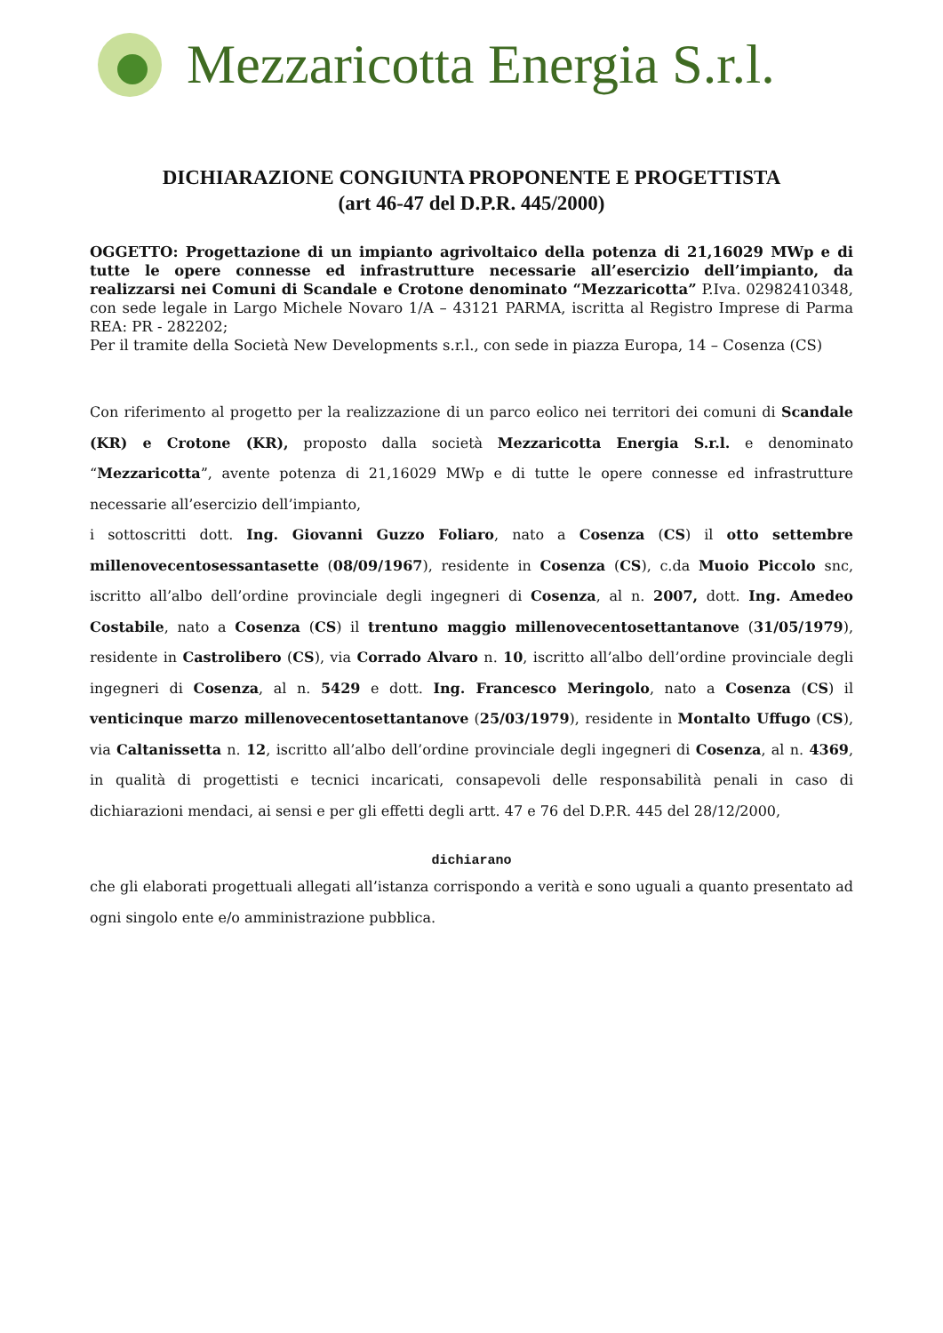Mezzaricotta Energia S.r.l.
DICHIARAZIONE CONGIUNTA PROPONENTE E PROGETTISTA
(art 46-47 del D.P.R. 445/2000)
OGGETTO: Progettazione di un impianto agrivoltaico della potenza di 21,16029 MWp e di tutte le opere connesse ed infrastrutture necessarie all’esercizio dell’impianto, da realizzarsi nei Comuni di Scandale e Crotone denominato “Mezzaricotta” P.Iva. 02982410348, con sede legale in Largo Michele Novaro 1/A – 43121 PARMA, iscritta al Registro Imprese di Parma REA: PR - 282202;
Per il tramite della Società New Developments s.r.l., con sede in piazza Europa, 14 – Cosenza (CS)
Con riferimento al progetto per la realizzazione di un parco eolico nei territori dei comuni di Scandale (KR) e Crotone (KR), proposto dalla società Mezzaricotta Energia S.r.l. e denominato “Mezzaricotta”, avente potenza di 21,16029 MWp e di tutte le opere connesse ed infrastrutture necessarie all’esercizio dell’impianto,
i sottoscritti dott. Ing. Giovanni Guzzo Foliaro, nato a Cosenza (CS) il otto settembre millenovecentosessantasette (08/09/1967), residente in Cosenza (CS), c.da Muoio Piccolo snc, iscritto all’albo dell’ordine provinciale degli ingegneri di Cosenza, al n. 2007, dott. Ing. Amedeo Costabile, nato a Cosenza (CS) il trentuno maggio millenovecentosettantanove (31/05/1979), residente in Castrolibero (CS), via Corrado Alvaro n. 10, iscritto all’albo dell’ordine provinciale degli ingegneri di Cosenza, al n. 5429 e dott. Ing. Francesco Meringolo, nato a Cosenza (CS) il venticinque marzo millenovecentosettantanove (25/03/1979), residente in Montalto Uffugo (CS), via Caltanissetta n. 12, iscritto all’albo dell’ordine provinciale degli ingegneri di Cosenza, al n. 4369, in qualità di progettisti e tecnici incaricati, consapevoli delle responsabilità penali in caso di dichiarazioni mendaci, ai sensi e per gli effetti degli artt. 47 e 76 del D.P.R. 445 del 28/12/2000,
dichiarano
che gli elaborati progettuali allegati all’istanza corrispondo a verità e sono uguali a quanto presentato ad ogni singolo ente e/o amministrazione pubblica.